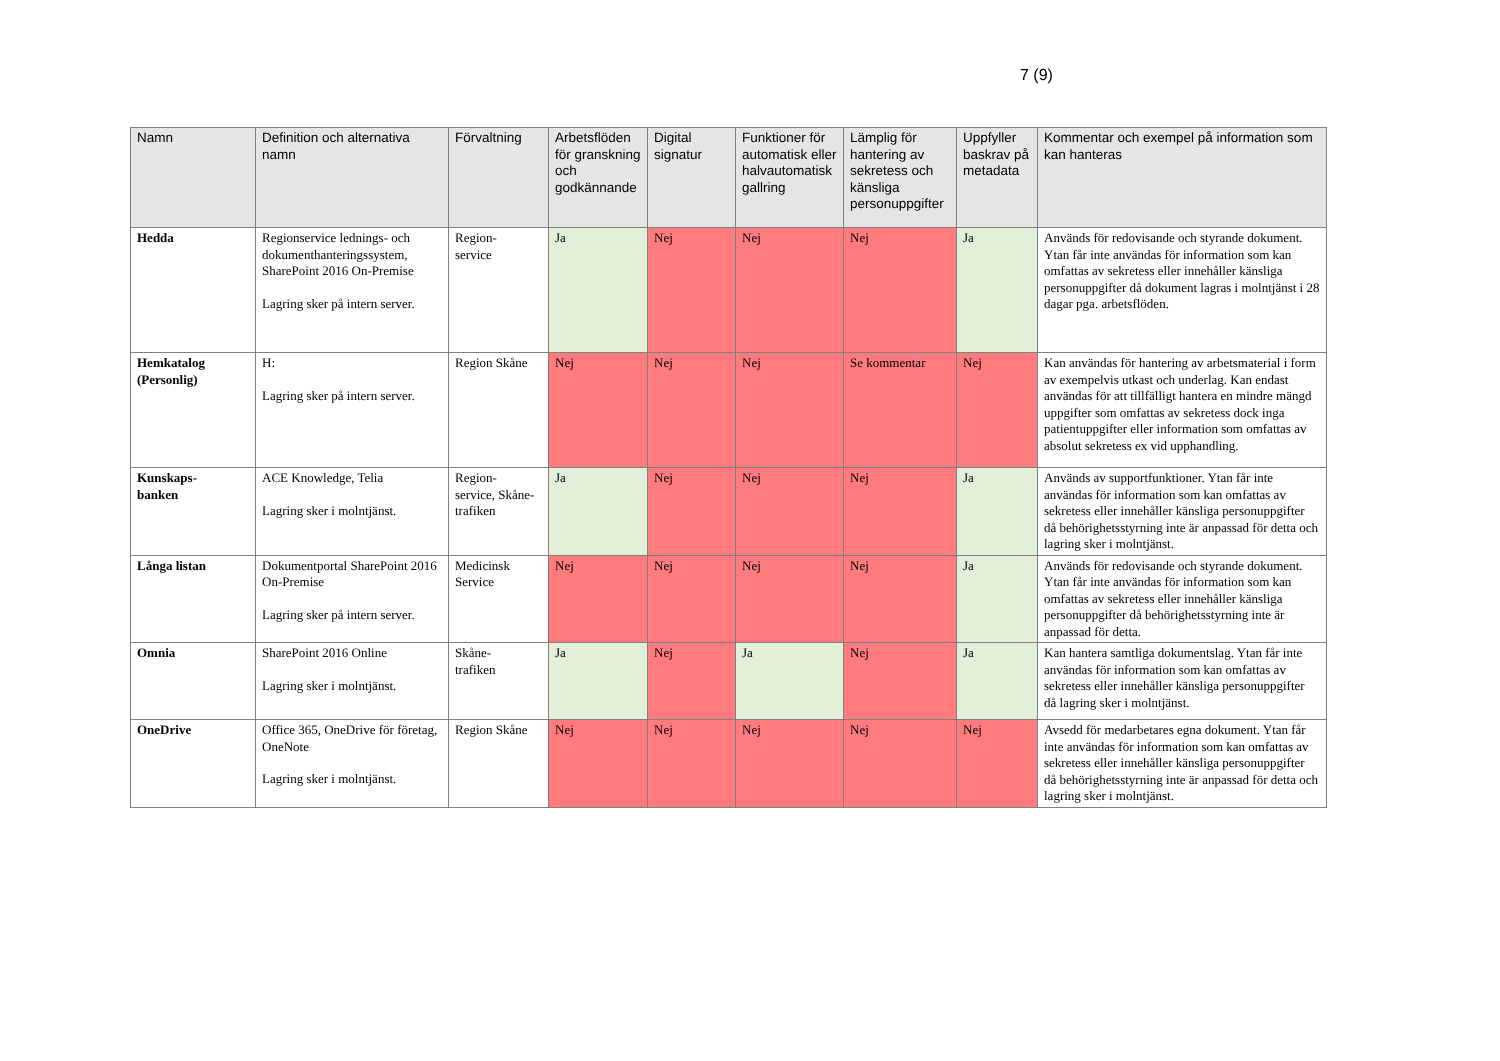7 (9)
| Namn | Definition och alternativa namn | Förvaltning | Arbetsflöden för granskning och godkännande | Digital signatur | Funktioner för automatisk eller halvautomatisk gallring | Lämplig för hantering av sekretess och känsliga personuppgifter | Uppfyller baskrav på metadata | Kommentar och exempel på information som kan hanteras |
| --- | --- | --- | --- | --- | --- | --- | --- | --- |
| Hedda | Regionservice lednings- och dokumenthanteringssystem, SharePoint 2016 On-Premise Lagring sker på intern server. | Region- service | Ja | Nej | Nej | Nej | Ja | Används för redovisande och styrande dokument. Ytan får inte användas för information som kan omfattas av sekretess eller innehåller känsliga personuppgifter då dokument lagras i molntjänst i 28 dagar pga. arbetsflöden. |
| Hemkatalog (Personlig) | H: Lagring sker på intern server. | Region Skåne | Nej | Nej | Nej | Se kommentar | Nej | Kan användas för hantering av arbetsmaterial i form av exempelvis utkast och underlag. Kan endast användas för att tillfälligt hantera en mindre mängd uppgifter som omfattas av sekretess dock inga patientuppgifter eller information som omfattas av absolut sekretess ex vid upphandling. |
| Kunskaps- banken | ACE Knowledge, Telia Lagring sker i molntjänst. | Region- service, Skåne- trafiken | Ja | Nej | Nej | Nej | Ja | Används av supportfunktioner. Ytan får inte användas för information som kan omfattas av sekretess eller innehåller känsliga personuppgifter då behörighetsstyrning inte är anpassad för detta och lagring sker i molntjänst. |
| Långa listan | Dokumentportal SharePoint 2016 On-Premise Lagring sker på intern server. | Medicinsk Service | Nej | Nej | Nej | Nej | Ja | Används för redovisande och styrande dokument. Ytan får inte användas för information som kan omfattas av sekretess eller innehåller känsliga personuppgifter då behörighetsstyrning inte är anpassad för detta. |
| Omnia | SharePoint 2016 Online Lagring sker i molntjänst. | Skåne- trafiken | Ja | Nej | Ja | Nej | Ja | Kan hantera samtliga dokumentslag. Ytan får inte användas för information som kan omfattas av sekretess eller innehåller känsliga personuppgifter då lagring sker i molntjänst. |
| OneDrive | Office 365, OneDrive för företag, OneNote Lagring sker i molntjänst. | Region Skåne | Nej | Nej | Nej | Nej | Nej | Avsedd för medarbetares egna dokument. Ytan får inte användas för information som kan omfattas av sekretess eller innehåller känsliga personuppgifter då behörighetsstyrning inte är anpassad för detta och lagring sker i molntjänst. |